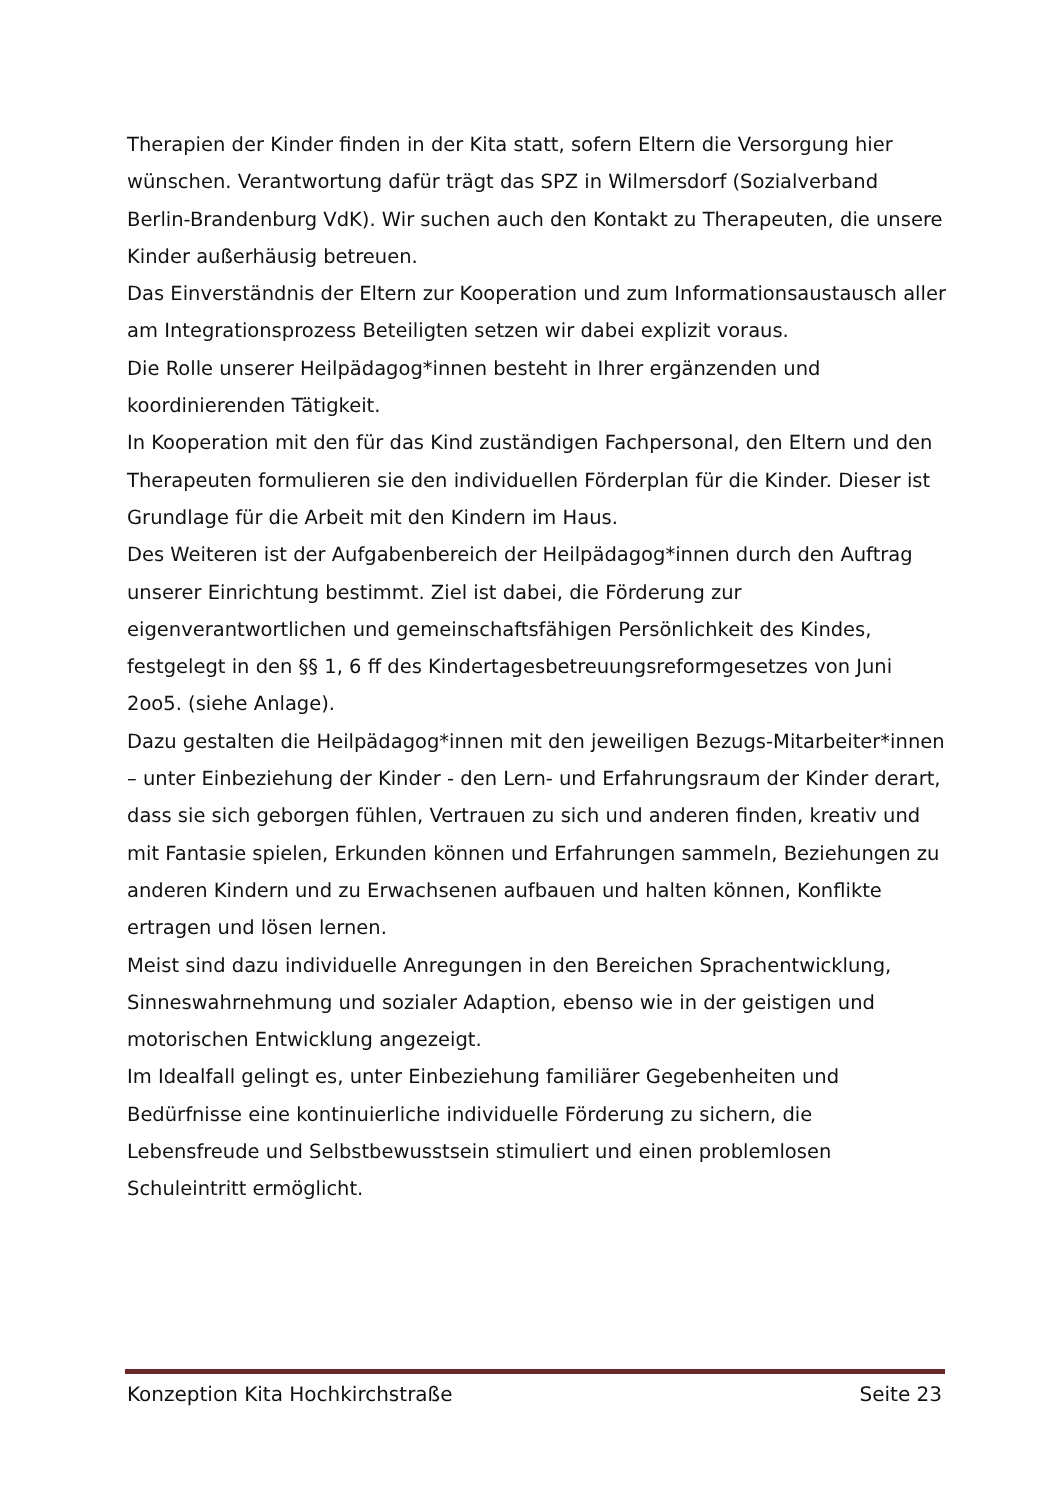Therapien der Kinder finden in der Kita statt, sofern Eltern die Versorgung hier wünschen. Verantwortung dafür trägt das SPZ in Wilmersdorf (Sozialverband Berlin-Brandenburg VdK). Wir suchen auch den Kontakt zu Therapeuten, die unsere Kinder außerhäusig betreuen.
Das Einverständnis der Eltern zur Kooperation und zum Informationsaustausch aller am Integrationsprozess Beteiligten setzen wir dabei explizit voraus.
Die Rolle unserer Heilpädagog*innen besteht in Ihrer ergänzenden und koordinierenden Tätigkeit.
In Kooperation mit den für das Kind zuständigen Fachpersonal, den Eltern und den Therapeuten formulieren sie den individuellen Förderplan für die Kinder. Dieser ist Grundlage für die Arbeit mit den Kindern im Haus.
Des Weiteren ist der Aufgabenbereich der Heilpädagog*innen durch den Auftrag unserer Einrichtung bestimmt. Ziel ist dabei, die Förderung zur eigenverantwortlichen und gemeinschaftsfähigen Persönlichkeit des Kindes, festgelegt in den §§ 1, 6 ff des Kindertagesbetreuungsreformgesetzes von Juni 2oo5. (siehe Anlage).
Dazu gestalten die Heilpädagog*innen mit den jeweiligen Bezugs-Mitarbeiter*innen – unter Einbeziehung der Kinder - den Lern- und Erfahrungsraum der Kinder derart, dass sie sich geborgen fühlen, Vertrauen zu sich und anderen finden, kreativ und mit Fantasie spielen, Erkunden können und Erfahrungen sammeln, Beziehungen zu anderen Kindern und zu Erwachsenen aufbauen und halten können, Konflikte ertragen und lösen lernen.
Meist sind dazu individuelle Anregungen in den Bereichen Sprachentwicklung, Sinneswahrnehmung und sozialer Adaption, ebenso wie in der geistigen und motorischen Entwicklung angezeigt.
Im Idealfall gelingt es, unter Einbeziehung familiärer Gegebenheiten und Bedürfnisse eine kontinuierliche individuelle Förderung zu sichern, die Lebensfreude und Selbstbewusstsein stimuliert und einen problemlosen Schuleintritt ermöglicht.
Konzeption Kita Hochkirchstraße Seite 23